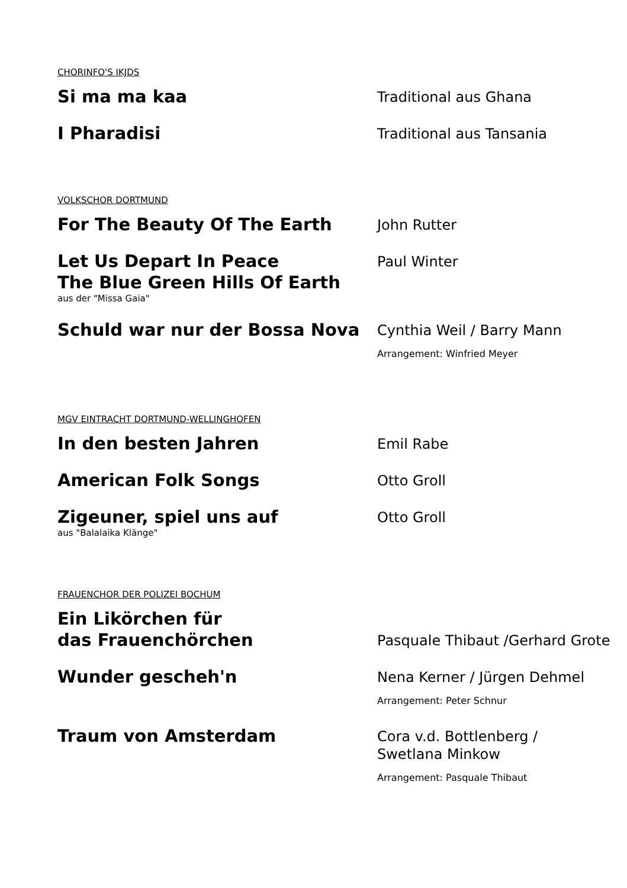CHORINFO'S IKJDS
Si ma ma kaa
Traditional aus Ghana
I Pharadisi
Traditional aus Tansania
VOLKSCHOR DORTMUND
For The Beauty Of The Earth
John Rutter
Let Us Depart In Peace
The Blue Green Hills Of Earth
aus der "Missa Gaia"
Paul Winter
Schuld war nur der Bossa Nova
Cynthia Weil / Barry Mann
Arrangement: Winfried Meyer
MGV EINTRACHT DORTMUND-WELLINGHOFEN
In den besten Jahren
Emil Rabe
American Folk Songs
Otto Groll
Zigeuner, spiel uns auf
aus "Balalaika Klänge"
Otto Groll
FRAUENCHOR DER POLIZEI BOCHUM
Ein Likörchen für
das Frauenchörchen
Pasquale Thibaut /Gerhard Grote
Wunder gescheh'n
Nena Kerner / Jürgen Dehmel
Arrangement: Peter Schnur
Traum von Amsterdam
Cora v.d. Bottlenberg /
Swetlana Minkow
Arrangement: Pasquale Thibaut